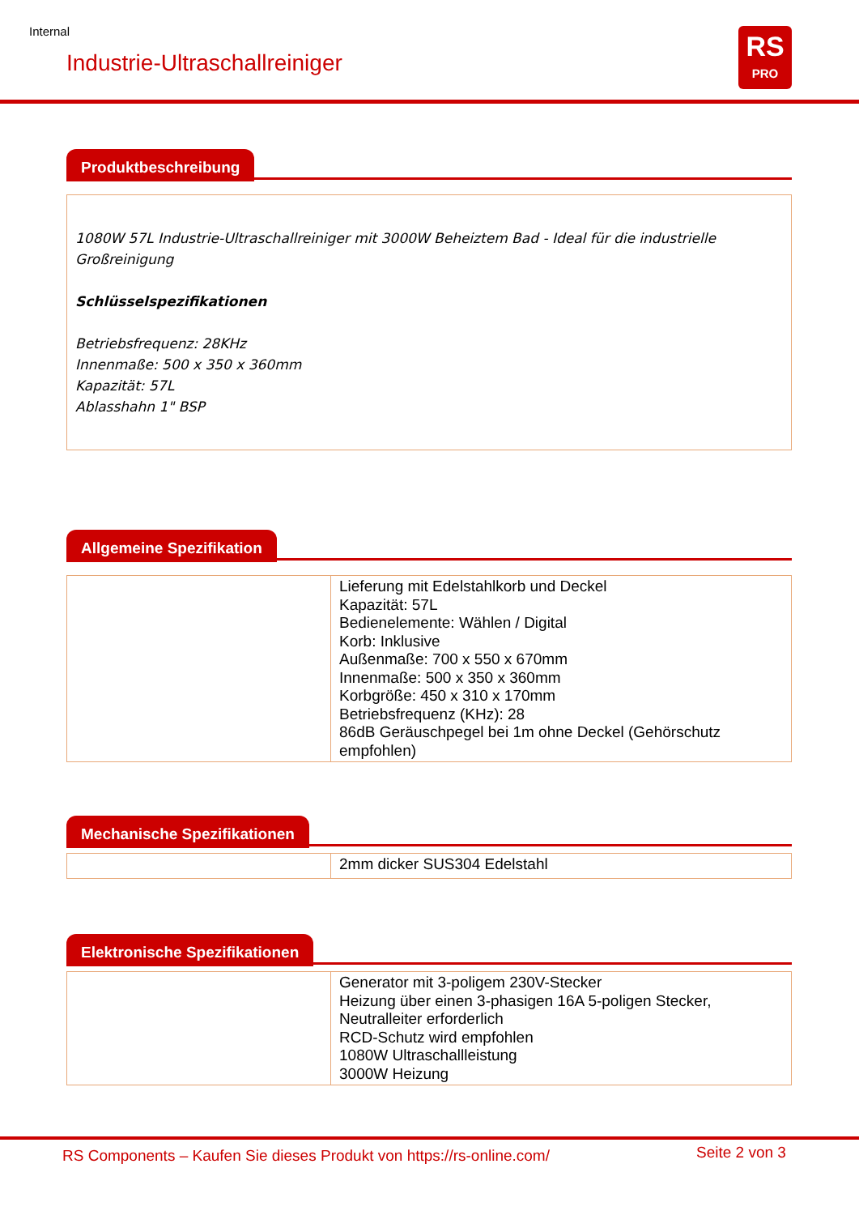Internal
Industrie-Ultraschallreiniger
RS
PRO
Produktbeschreibung
1080W 57L Industrie-Ultraschallreiniger mit 3000W Beheiztem Bad - Ideal für die industrielle Großreinigung
Schlüsselspezifikationen
Betriebsfrequenz: 28KHz
Innenmaße: 500 x 350 x 360mm
Kapazität: 57L
Ablasshahn 1" BSP
Allgemeine Spezifikation
| | Lieferung mit Edelstahlkorb und Deckel Kapazität: 57L Bedienelemente: Wählen / Digital Korb: Inklusive Außenmaße: 700 x 550 x 670mm Innenmaße: 500 x 350 x 360mm Korbgröße: 450 x 310 x 170mm Betriebsfrequenz (KHz): 28 86dB Geräuschpegel bei 1m ohne Deckel (Gehörschutz empfohlen) |
Mechanische Spezifikationen
| | 2mm dicker SUS304 Edelstahl |
Elektronische Spezifikationen
| | Generator mit 3-poligem 230V-Stecker Heizung über einen 3-phasigen 16A 5-poligen Stecker, Neutralleiter erforderlich RCD-Schutz wird empfohlen 1080W Ultraschallleistung 3000W Heizung |
RS Components – Kaufen Sie dieses Produkt von https://rs-online.com/
Seite 2 von 3